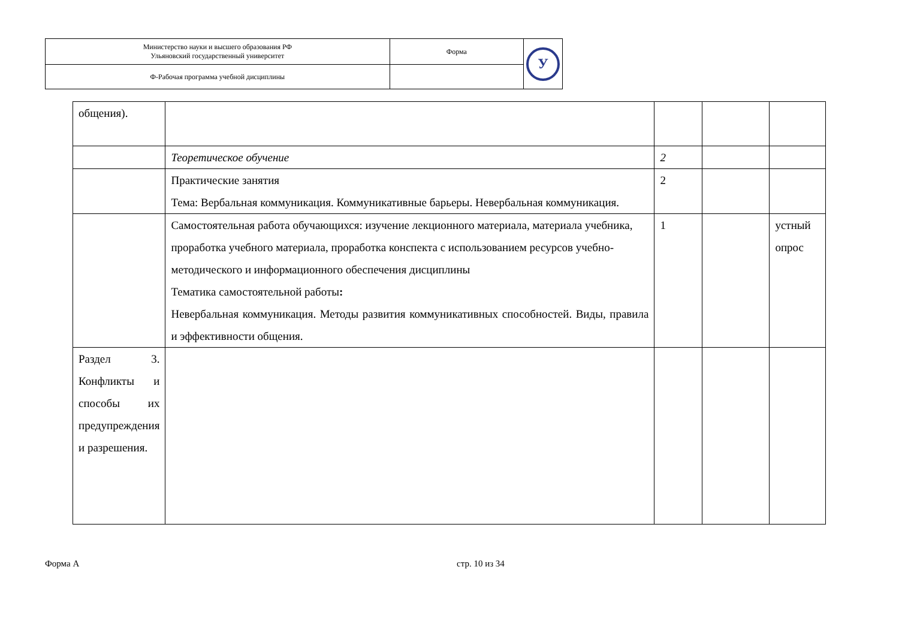| Министерство науки и высшего образования РФ Ульяновский государственный университет | Форма | У |
| Ф-Рабочая программа учебной дисциплины | | |
| общения). | | | | |
| | Теоретическое обучение | 2 | | |
| | Практические занятия Тема: Вербальная коммуникация. Коммуникативные барьеры. Невербальная коммуникация. | 2 | | |
| | Самостоятельная работа обучающихся: изучение лекционного материала, материала учебника, проработка учебного материала, проработка конспекта с использованием ресурсов учебно-методического и информационного обеспечения дисциплины Тематика самостоятельной работы : Невербальная коммуникация. Методы развития коммуникативных способностей. Виды, правила и эффективности общения. | 1 | | устный опрос |
| Раздел 3. Конфликты и способы их предупреждения и разрешения. | | | | |
Форма А стр. 10 из 34